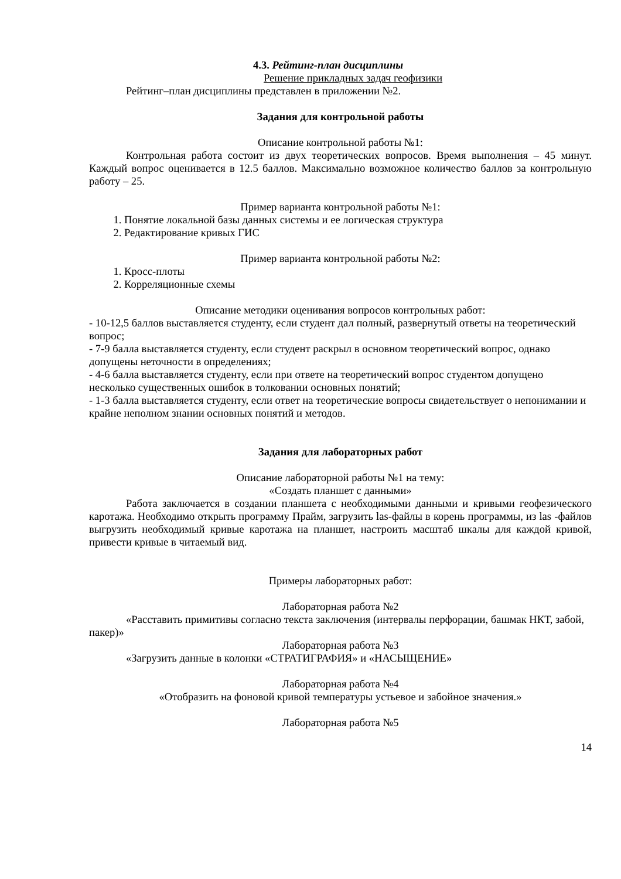4.3. Рейтинг-план дисциплины
Решение прикладных задач геофизики
Рейтинг–план дисциплины представлен в приложении №2.
Задания для контрольной работы
Описание контрольной работы №1:
Контрольная работа состоит из двух теоретических вопросов. Время выполнения – 45 минут. Каждый вопрос оценивается в 12.5 баллов. Максимально возможное количество баллов за контрольную работу – 25.
Пример варианта контрольной работы №1:
1. Понятие локальной базы данных системы и ее логическая структура
2. Редактирование кривых ГИС
Пример варианта контрольной работы №2:
1. Кросс-плоты
2. Корреляционные схемы
Описание методики оценивания вопросов контрольных работ:
- 10-12,5 баллов выставляется студенту, если студент дал полный, развернутый ответы на теоретический вопрос;
- 7-9 балла выставляется студенту, если студент раскрыл в основном теоретический вопрос, однако допущены неточности в определениях;
- 4-6 балла выставляется студенту, если при ответе на теоретический вопрос студентом допущено несколько существенных ошибок в толковании основных понятий;
- 1-3 балла выставляется студенту, если ответ на теоретические вопросы свидетельствует о непонимании и крайне неполном знании основных понятий и методов.
Задания для лабораторных работ
Описание лабораторной работы №1 на тему:
«Создать планшет с данными»
Работа заключается в создании планшета с необходимыми данными и кривыми геофезического каротажа. Необходимо открыть программу Прайм, загрузить las-файлы в корень программы, из las -файлов выгрузить необходимый кривые каротажа на планшет, настроить масштаб шкалы для каждой кривой, привести кривые в читаемый вид.
Примеры лабораторных работ:
Лабораторная работа №2
«Расставить примитивы согласно текста заключения (интервалы перфорации, башмак НКТ, забой, пакер)»
Лабораторная работа №3
«Загрузить данные в колонки «СТРАТИГРАФИЯ» и «НАСЫЩЕНИЕ»
Лабораторная работа №4
«Отобразить на фоновой кривой температуры устьевое и забойное значения.»
Лабораторная работа №5
14